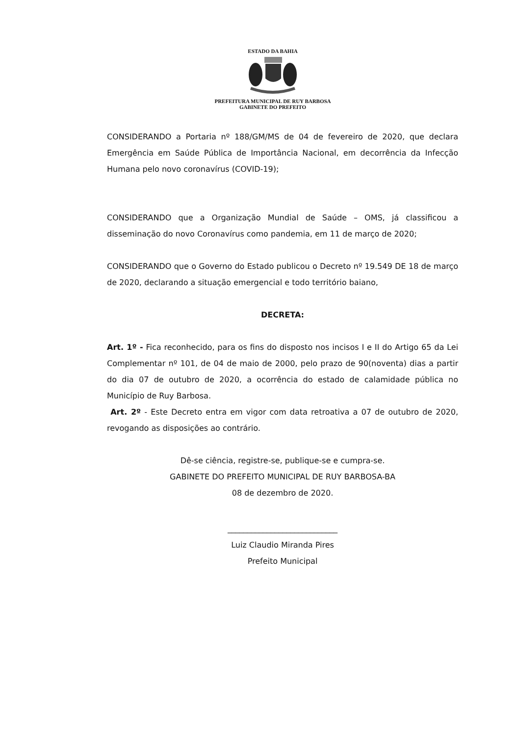ESTADO DA BAHIA
PREFEITURA MUNICIPAL DE RUY BARBOSA
GABINETE DO PREFEITO
CONSIDERANDO a Portaria nº 188/GM/MS de 04 de fevereiro de 2020, que declara Emergência em Saúde Pública de Importância Nacional, em decorrência da Infecção Humana pelo novo coronavírus (COVID-19);
CONSIDERANDO que a Organização Mundial de Saúde – OMS, já classificou a disseminação do novo Coronavírus como pandemia, em 11 de março de 2020;
CONSIDERANDO que o Governo do Estado publicou o Decreto nº 19.549 DE 18 de março de 2020, declarando a situação emergencial e todo território baiano,
DECRETA:
Art. 1º - Fica reconhecido, para os fins do disposto nos incisos I e II do Artigo 65 da Lei Complementar nº 101, de 04 de maio de 2000, pelo prazo de 90(noventa) dias a partir do dia 07 de outubro de 2020, a ocorrência do estado de calamidade pública no Município de Ruy Barbosa.
Art. 2º - Este Decreto entra em vigor com data retroativa a 07 de outubro de 2020, revogando as disposições ao contrário.
Dê-se ciência, registre-se, publique-se e cumpra-se.
GABINETE DO PREFEITO MUNICIPAL DE RUY BARBOSA-BA
08 de dezembro de 2020.
____________________________
Luiz Claudio Miranda Pires
Prefeito Municipal